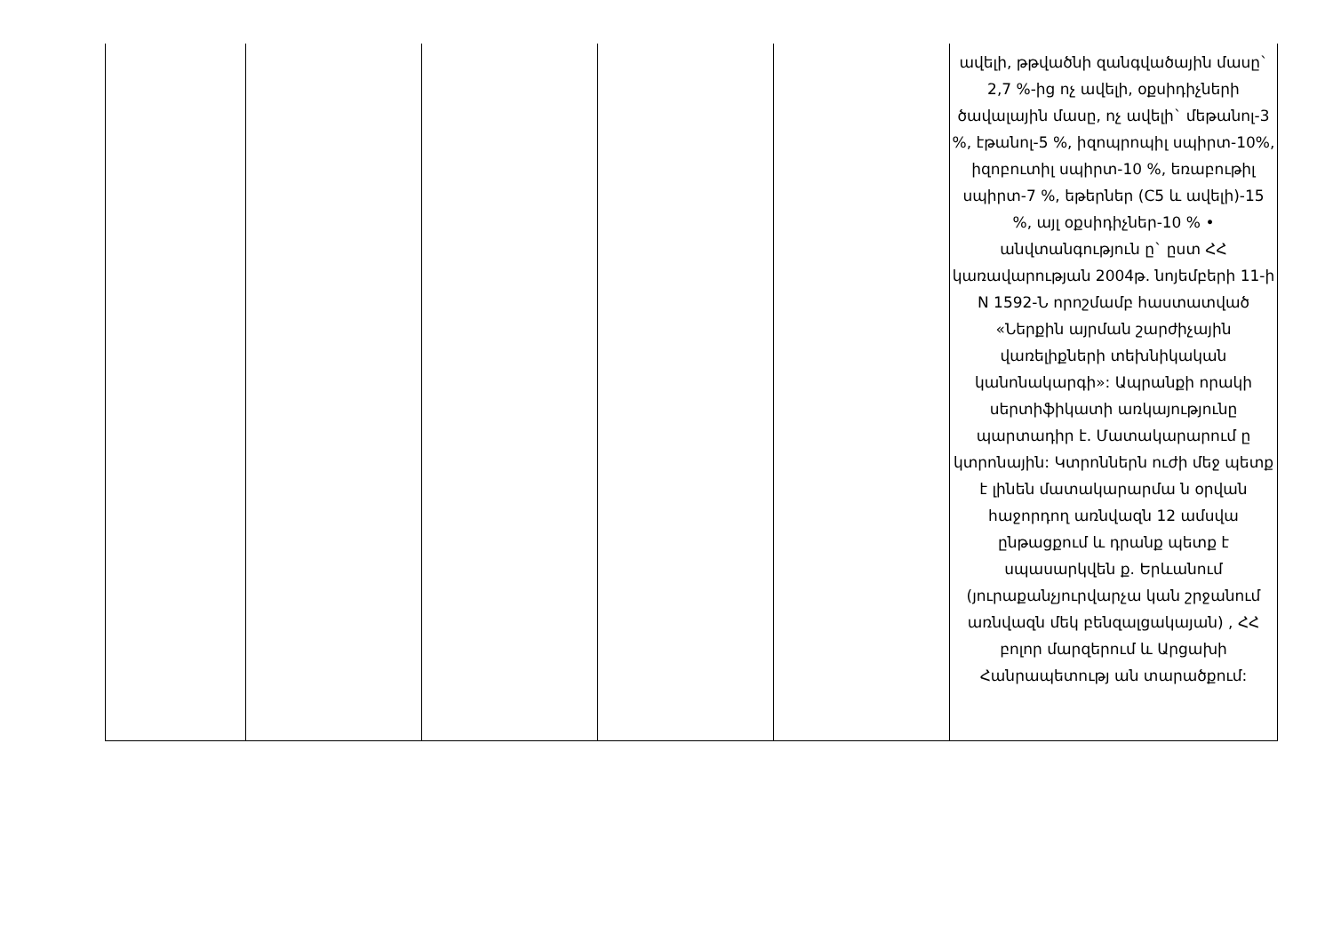| | | | | | ավելի, թթվածնի զանգվածային մասը` 2,7 %-ից ոչ ավելի, օքսիդիչների ծավալային մասը, ոչ ավելի` մեթանոլ-3 %, էթանոլ-5 %, իզոպրոպիլ սպիրտ-10%, իզոբուտիլ սպիրտ-10 %, եռաբութիլ սպիրտ-7 %, եթերներ (C5 և ավելի)-15 %, այլ օքսիդիչներ-10 % • անվտանգություն ը` ըստ ՀՀ կառավարության 2004թ. նոյեմբերի 11-ի N 1592-Ն որոշմամբ հաստատված «Ներքին այրման շարժիչային վառելիքների տեխնիկական կանոնակարգի»: Ապրանքի որակի սերտիֆիկատի առկայությունը պարտադիր է. Մատակարարում ը կտրոնային: Կտրոններն ուժի մեջ պետք է լինեն մատակարարմա ն օրվան հաջորդող առնվազն 12 ամսվա ընթացքում և դրանք պետք է սպասարկվեն ք. Երևանում (յուրաքանչյուրվարչա կան շրջանում առնվազն մեկ բենզալցակայան) , ՀՀ բոլոր մարզերում և Արցախի Հանրապետությ ան տարածքում: |